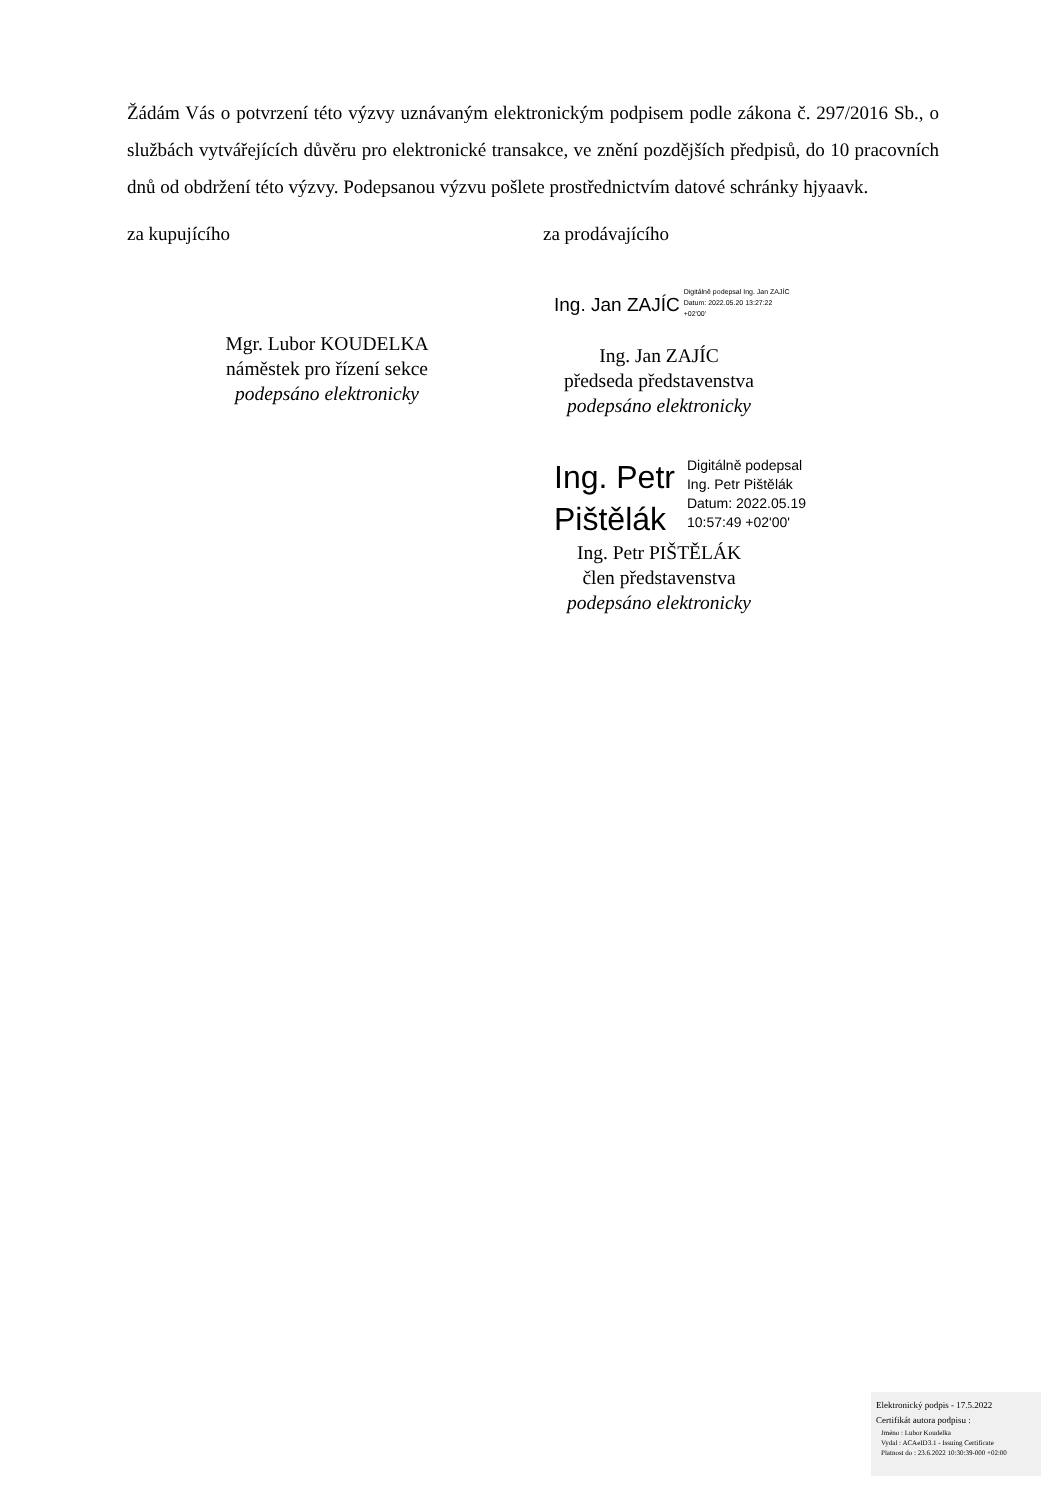Žádám Vás o potvrzení této výzvy uznávaným elektronickým podpisem podle zákona č. 297/2016 Sb., o službách vytvářejících důvěru pro elektronické transakce, ve znění pozdějších předpisů, do 10 pracovních dnů od obdržení této výzvy. Podepsanou výzvu pošlete prostřednictvím datové schránky hjyaavk.
za kupujícího za prodávajícího
Mgr. Lubor KOUDELKA
náměstek pro řízení sekce
podepsáno elektronicky
Ing. Jan ZAJÍC Digitálně podepsal Ing. Jan ZAJÍC
Datum: 2022.05.20 13:27:22
+02'00'
Ing. Jan ZAJÍC
předseda představenstva
podepsáno elektronicky
Ing. Petr
Pištělák Digitálně podepsal
Ing. Petr Pištělák
Datum: 2022.05.19
10:57:49 +02'00'
Ing. Petr PIŠTĚLÁK
člen představenstva
podepsáno elektronicky
Elektronický podpis - 17.5.2022
Certifikát autora podpisu :
Jméno : Lubor Koudelka
Vydal : ACAeID3.1 - Issuing Certificate
Platnost do : 23.6.2022 10:30:39-000 +02:00